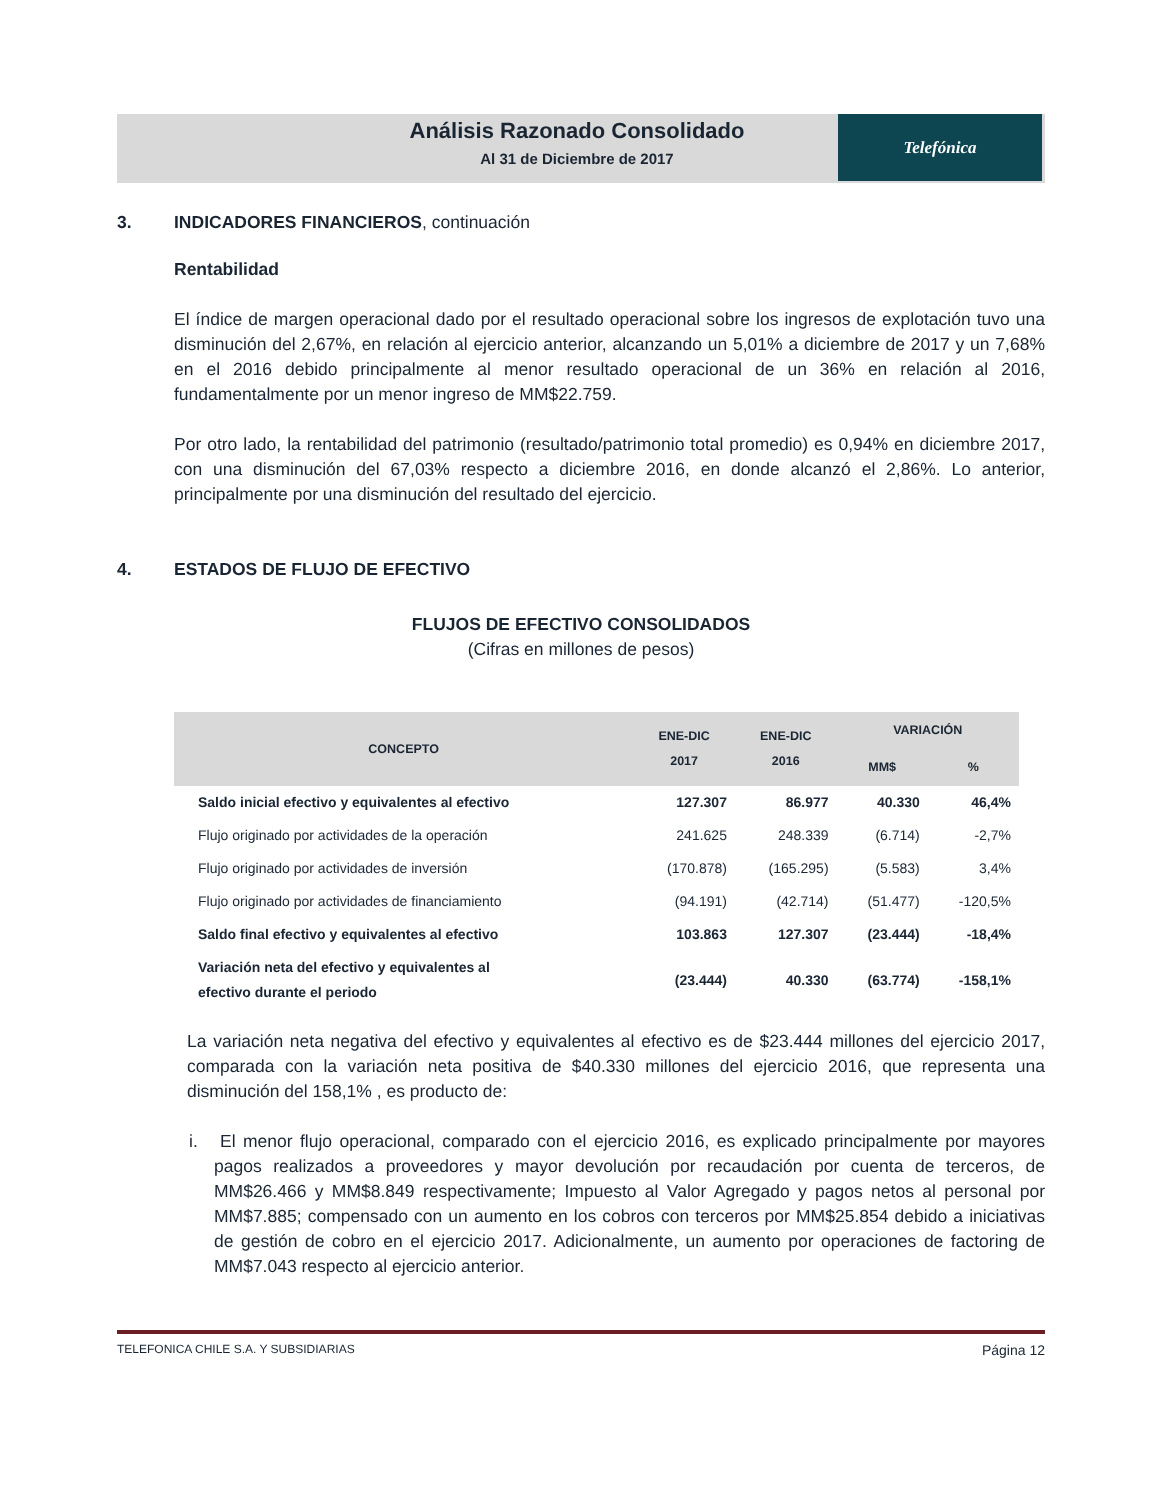Análisis Razonado Consolidado
Al 31 de Diciembre de 2017
Telefónica
3. INDICADORES FINANCIEROS, continuación
Rentabilidad
El índice de margen operacional dado por el resultado operacional sobre los ingresos de explotación tuvo una disminución del 2,67%, en relación al ejercicio anterior, alcanzando un 5,01% a diciembre de 2017 y un 7,68% en el 2016 debido principalmente al menor resultado operacional de un 36% en relación al 2016, fundamentalmente por un menor ingreso de MM$22.759.
Por otro lado, la rentabilidad del patrimonio (resultado/patrimonio total promedio) es 0,94% en diciembre 2017, con una disminución del 67,03% respecto a diciembre 2016, en donde alcanzó el 2,86%. Lo anterior, principalmente por una disminución del resultado del ejercicio.
4. ESTADOS DE FLUJO DE EFECTIVO
FLUJOS DE EFECTIVO CONSOLIDADOS
(Cifras en millones de pesos)
| CONCEPTO | ENE-DIC 2017 | ENE-DIC 2016 | VARIACIÓN | |
| --- | --- | --- | --- | --- |
| | | | MM$ | % |
| Saldo inicial efectivo y equivalentes al efectivo | 127.307 | 86.977 | 40.330 | 46,4% |
| Flujo originado por actividades de la operación | 241.625 | 248.339 | (6.714) | -2,7% |
| Flujo originado por actividades de inversión | (170.878) | (165.295) | (5.583) | 3,4% |
| Flujo originado por actividades de financiamiento | (94.191) | (42.714) | (51.477) | -120,5% |
| Saldo final efectivo y equivalentes al efectivo | 103.863 | 127.307 | (23.444) | -18,4% |
| Variación neta del efectivo y equivalentes al efectivo durante el periodo | (23.444) | 40.330 | (63.774) | -158,1% |
La variación neta negativa del efectivo y equivalentes al efectivo es de $23.444 millones del ejercicio 2017, comparada con la variación neta positiva de $40.330 millones del ejercicio 2016, que representa una disminución del 158,1% , es producto de:
i. El menor flujo operacional, comparado con el ejercicio 2016, es explicado principalmente por mayores pagos realizados a proveedores y mayor devolución por recaudación por cuenta de terceros, de MM$26.466 y MM$8.849 respectivamente; Impuesto al Valor Agregado y pagos netos al personal por MM$7.885; compensado con un aumento en los cobros con terceros por MM$25.854 debido a iniciativas de gestión de cobro en el ejercicio 2017. Adicionalmente, un aumento por operaciones de factoring de MM$7.043 respecto al ejercicio anterior.
TELEFONICA CHILE S.A. Y SUBSIDIARIAS Página 12